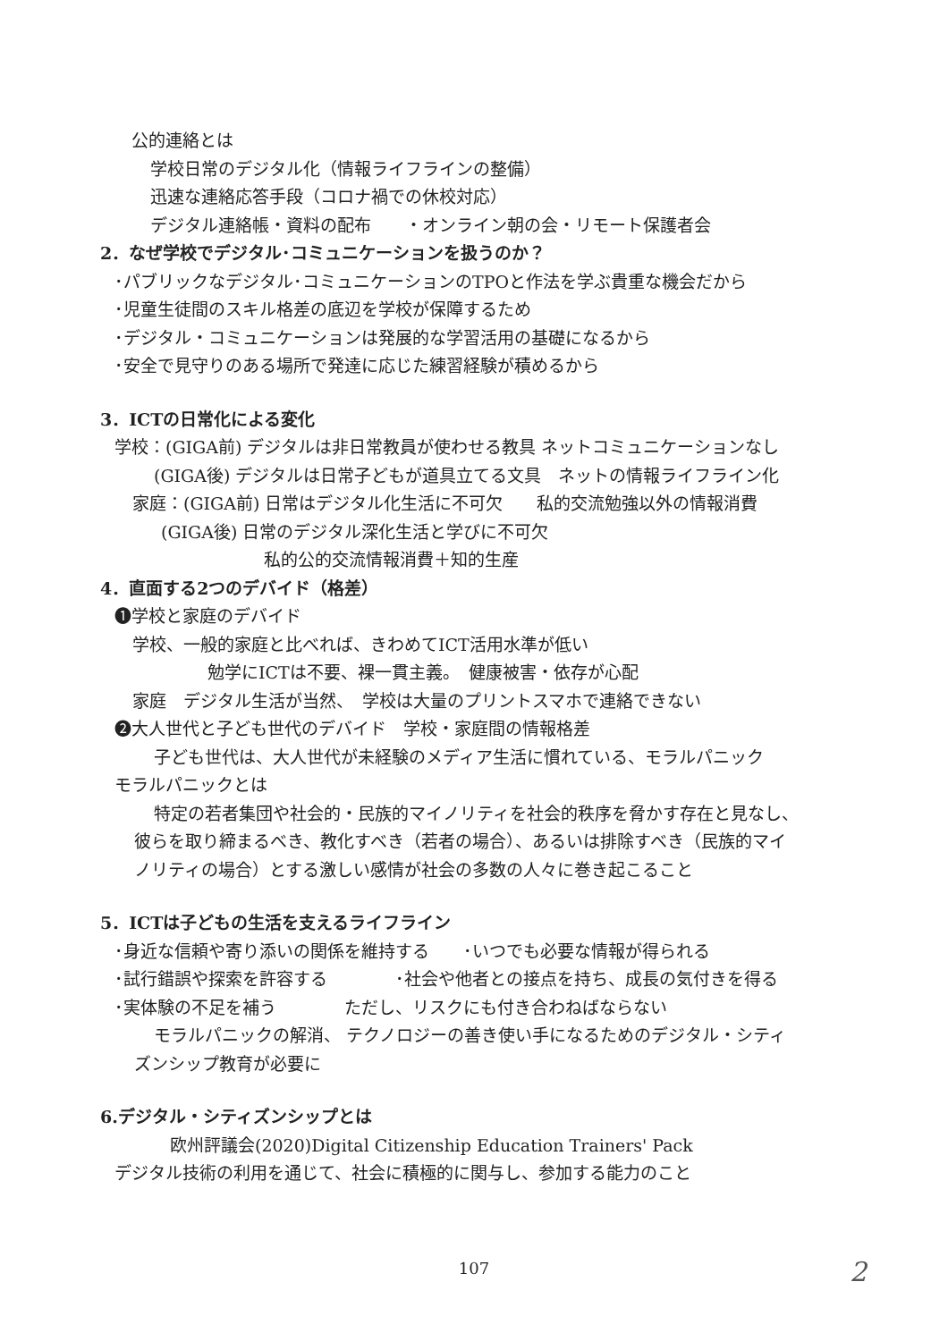公的連絡とは
学校日常のデジタル化（情報ライフラインの整備）
迅速な連絡応答手段（コロナ禍での休校対応）
デジタル連絡帳・資料の配布　　・オンライン朝の会・リモート保護者会
2．なぜ学校でデジタル･コミュニケーションを扱うのか？
･パブリックなデジタル･コミュニケーションのTPOと作法を学ぶ貴重な機会だから
･児童生徒間のスキル格差の底辺を学校が保障するため
･デジタル・コミュニケーションは発展的な学習活用の基礎になるから
･安全で見守りのある場所で発達に応じた練習経験が積めるから
3．ICTの日常化による変化
学校：(GIGA前) デジタルは非日常教員が使わせる教具 ネットコミュニケーションなし
(GIGA後) デジタルは日常子どもが道具立てる文具　ネットの情報ライフライン化
家庭：(GIGA前) 日常はデジタル化生活に不可欠　　私的交流勉強以外の情報消費
(GIGA後) 日常のデジタル深化生活と学びに不可欠
私的公的交流情報消費＋知的生産
4．直面する2つのデバイド（格差）
❶学校と家庭のデバイド
学校、一般的家庭と比べれば、きわめてICT活用水準が低い
勉学にICTは不要、裸一貫主義。　健康被害・依存が心配
家庭　デジタル生活が当然、　学校は大量のプリントスマホで連絡できない
❷大人世代と子ども世代のデバイド　学校・家庭間の情報格差
子ども世代は、大人世代が未経験のメディア生活に慣れている、モラルパニック
モラルパニックとは
特定の若者集団や社会的・民族的マイノリティを社会的秩序を脅かす存在と見なし、
彼らを取り締まるべき、教化すべき（若者の場合）、あるいは排除すべき（民族的マイ
ノリティの場合）とする激しい感情が社会の多数の人々に巻き起こること
5．ICTは子どもの生活を支えるライフライン
･身近な信頼や寄り添いの関係を維持する　　･いつでも必要な情報が得られる
･試行錯誤や探索を許容する　　　　･社会や他者との接点を持ち、成長の気付きを得る
･実体験の不足を補う　　　　ただし、リスクにも付き合わねばならない
モラルパニックの解消、 テクノロジーの善き使い手になるためのデジタル・シティ
ズンシップ教育が必要に
6.デジタル・シティズンシップとは
欧州評議会(2020)Digital Citizenship Education Trainers' Pack
デジタル技術の利用を通じて、社会に積極的に関与し、参加する能力のこと
107 2